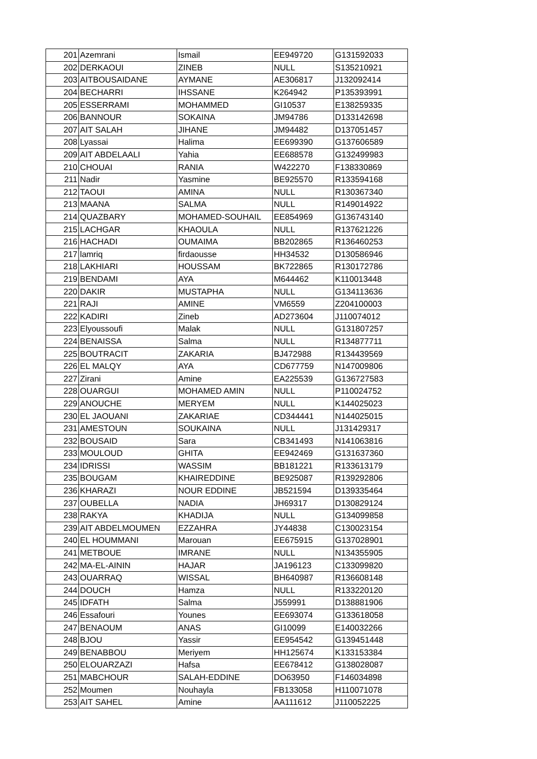| 201 | Azemrani | Ismail | EE949720 | G131592033 |
| 202 | DERKAOUI | ZINEB | NULL | S135210921 |
| 203 | AITBOUSAIDANE | AYMANE | AE306817 | J132092414 |
| 204 | BECHARRI | IHSSANE | K264942 | P135393991 |
| 205 | ESSERRAMI | MOHAMMED | GI10537 | E138259335 |
| 206 | BANNOUR | SOKAINA | JM94786 | D133142698 |
| 207 | AIT SALAH | JIHANE | JM94482 | D137051457 |
| 208 | Lyassai | Halima | EE699390 | G137606589 |
| 209 | AIT ABDELAALI | Yahia | EE688578 | G132499983 |
| 210 | CHOUAI | RANIA | W422270 | F138330869 |
| 211 | Nadir | Yasmine | BE925570 | R133594168 |
| 212 | TAOUI | AMINA | NULL | R130367340 |
| 213 | MAANA | SALMA | NULL | R149014922 |
| 214 | QUAZBARY | MOHAMED-SOUHAIL | EE854969 | G136743140 |
| 215 | LACHGAR | KHAOULA | NULL | R137621226 |
| 216 | HACHADI | OUMAIMA | BB202865 | R136460253 |
| 217 | lamriq | firdaousse | HH34532 | D130586946 |
| 218 | LAKHIARI | HOUSSAM | BK722865 | R130172786 |
| 219 | BENDAMI | AYA | M644462 | K110013448 |
| 220 | DAKIR | MUSTAPHA | NULL | G134113636 |
| 221 | RAJI | AMINE | VM6559 | Z204100003 |
| 222 | KADIRI | Zineb | AD273604 | J110074012 |
| 223 | Elyoussoufi | Malak | NULL | G131807257 |
| 224 | BENAISSA | Salma | NULL | R134877711 |
| 225 | BOUTRACIT | ZAKARIA | BJ472988 | R134439569 |
| 226 | EL MALQY | AYA | CD677759 | N147009806 |
| 227 | Zirani | Amine | EA225539 | G136727583 |
| 228 | OUARGUI | MOHAMED AMIN | NULL | P110024752 |
| 229 | ANOUCHE | MERYEM | NULL | K144025023 |
| 230 | EL JAOUANI | ZAKARIAE | CD344441 | N144025015 |
| 231 | AMESTOUN | SOUKAINA | NULL | J131429317 |
| 232 | BOUSAID | Sara | CB341493 | N141063816 |
| 233 | MOULOUD | GHITA | EE942469 | G131637360 |
| 234 | IDRISSI | WASSIM | BB181221 | R133613179 |
| 235 | BOUGAM | KHAIREDDINE | BE925087 | R139292806 |
| 236 | KHARAZI | NOUR EDDINE | JB521594 | D139335464 |
| 237 | OUBELLA | NADIA | JH69317 | D130829124 |
| 238 | RAKYA | KHADIJA | NULL | G134099858 |
| 239 | AIT ABDELMOUMEN | EZZAHRA | JY44838 | C130023154 |
| 240 | EL HOUMMANI | Marouan | EE675915 | G137028901 |
| 241 | METBOUE | IMRANE | NULL | N134355905 |
| 242 | MA-EL-AININ | HAJAR | JA196123 | C133099820 |
| 243 | OUARRAQ | WISSAL | BH640987 | R136608148 |
| 244 | DOUCH | Hamza | NULL | R133220120 |
| 245 | IDFATH | Salma | J559991 | D138881906 |
| 246 | Essafouri | Younes | EE693074 | G133618058 |
| 247 | BENAOUM | ANAS | GI10099 | E140032266 |
| 248 | BJOU | Yassir | EE954542 | G139451448 |
| 249 | BENABBOU | Meriyem | HH125674 | K133153384 |
| 250 | ELOUARZAZI | Hafsa | EE678412 | G138028087 |
| 251 | MABCHOUR | SALAH-EDDINE | DO63950 | F146034898 |
| 252 | Moumen | Nouhayla | FB133058 | H110071078 |
| 253 | AIT SAHEL | Amine | AA111612 | J110052225 |